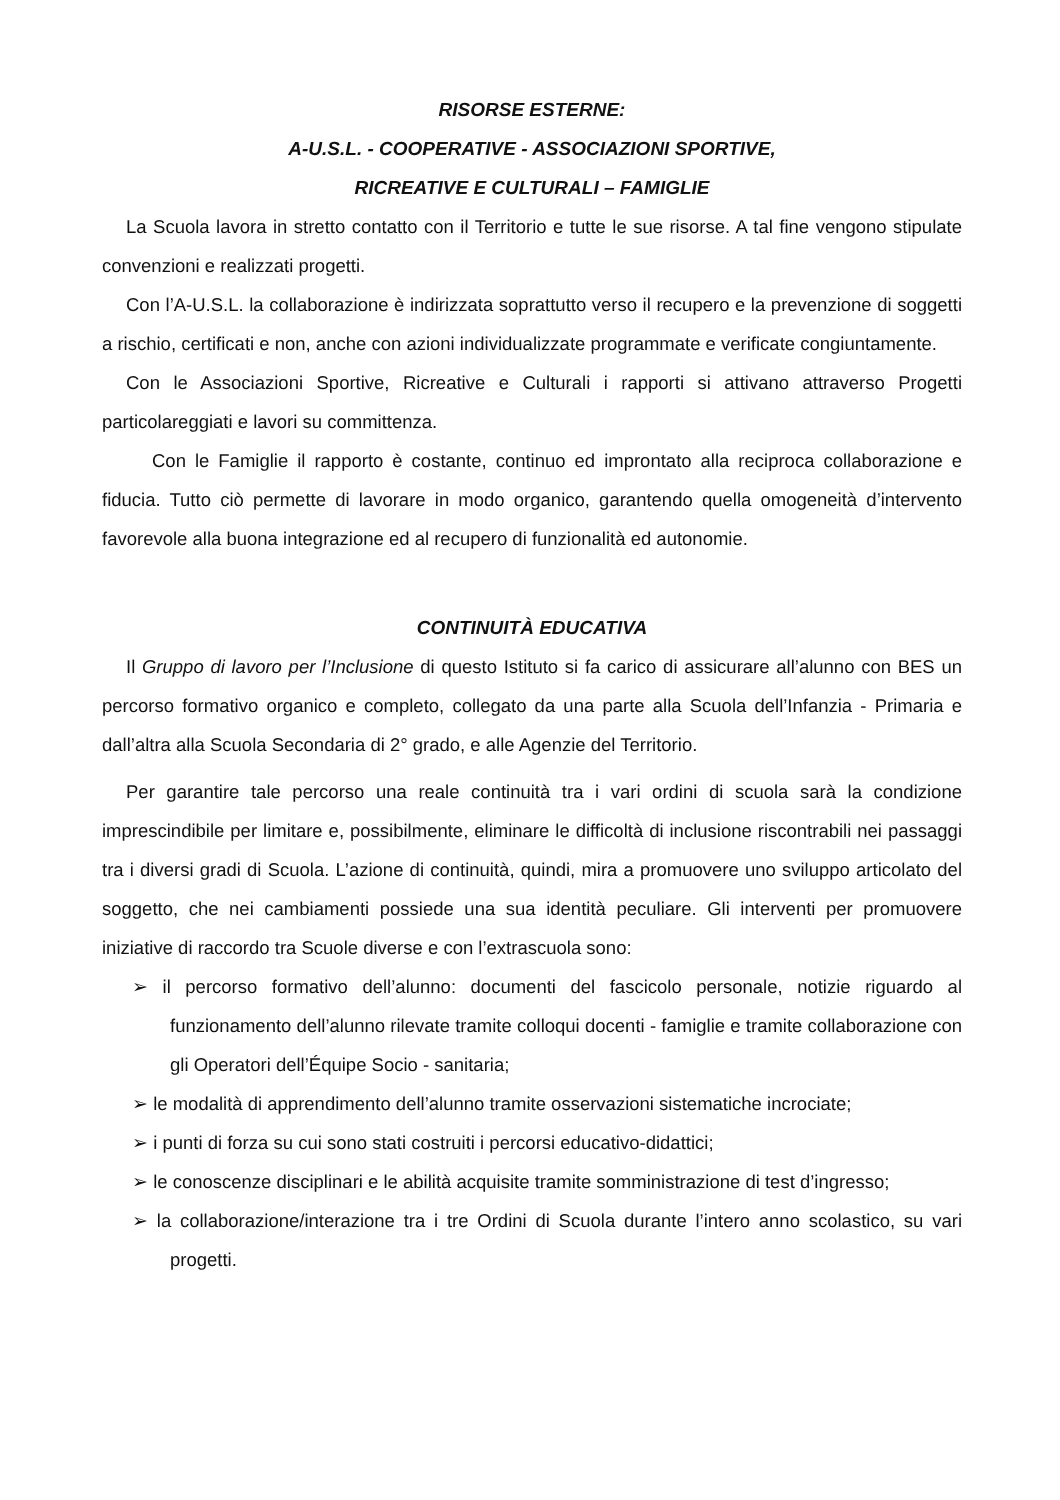RISORSE ESTERNE:
A-U.S.L. - COOPERATIVE - ASSOCIAZIONI SPORTIVE,
RICREATIVE E CULTURALI – FAMIGLIE
La Scuola lavora in stretto contatto con il Territorio e tutte le sue risorse. A tal fine vengono stipulate convenzioni e realizzati progetti.
Con l’A-U.S.L. la collaborazione è indirizzata soprattutto verso il recupero e la prevenzione di soggetti a rischio, certificati e non, anche con azioni individualizzate programmate e verificate congiuntamente.
Con le Associazioni Sportive, Ricreative e Culturali i rapporti si attivano attraverso Progetti particolareggiati e lavori su committenza.
Con le Famiglie il rapporto è costante, continuo ed improntato alla reciproca collaborazione e fiducia. Tutto ciò permette di lavorare in modo organico, garantendo quella omogeneità d’intervento favorevole alla buona integrazione ed al recupero di funzionalità ed autonomie.
CONTINUITÀ EDUCATIVA
Il Gruppo di lavoro per l’Inclusione di questo Istituto si fa carico di assicurare all’alunno con BES un percorso formativo organico e completo, collegato da una parte alla Scuola dell’Infanzia - Primaria e dall’altra alla Scuola Secondaria di 2° grado, e alle Agenzie del Territorio.
Per garantire tale percorso una reale continuità tra i vari ordini di scuola sarà la condizione imprescindibile per limitare e, possibilmente, eliminare le difficoltà di inclusione riscontrabili nei passaggi tra i diversi gradi di Scuola. L’azione di continuità, quindi, mira a promuovere uno sviluppo articolato del soggetto, che nei cambiamenti possiede una sua identità peculiare. Gli interventi per promuovere iniziative di raccordo tra Scuole diverse e con l’extrascuola sono:
➢ il percorso formativo dell’alunno: documenti del fascicolo personale, notizie riguardo al funzionamento dell’alunno rilevate tramite colloqui docenti - famiglie e tramite collaborazione con gli Operatori dell’Équipe Socio - sanitaria;
➢ le modalità di apprendimento dell’alunno tramite osservazioni sistematiche incrociate;
➢ i punti di forza su cui sono stati costruiti i percorsi educativo-didattici;
➢ le conoscenze disciplinari e le abilità acquisite tramite somministrazione di test d’ingresso;
➢ la collaborazione/interazione tra i tre Ordini di Scuola durante l’intero anno scolastico, su vari progetti.